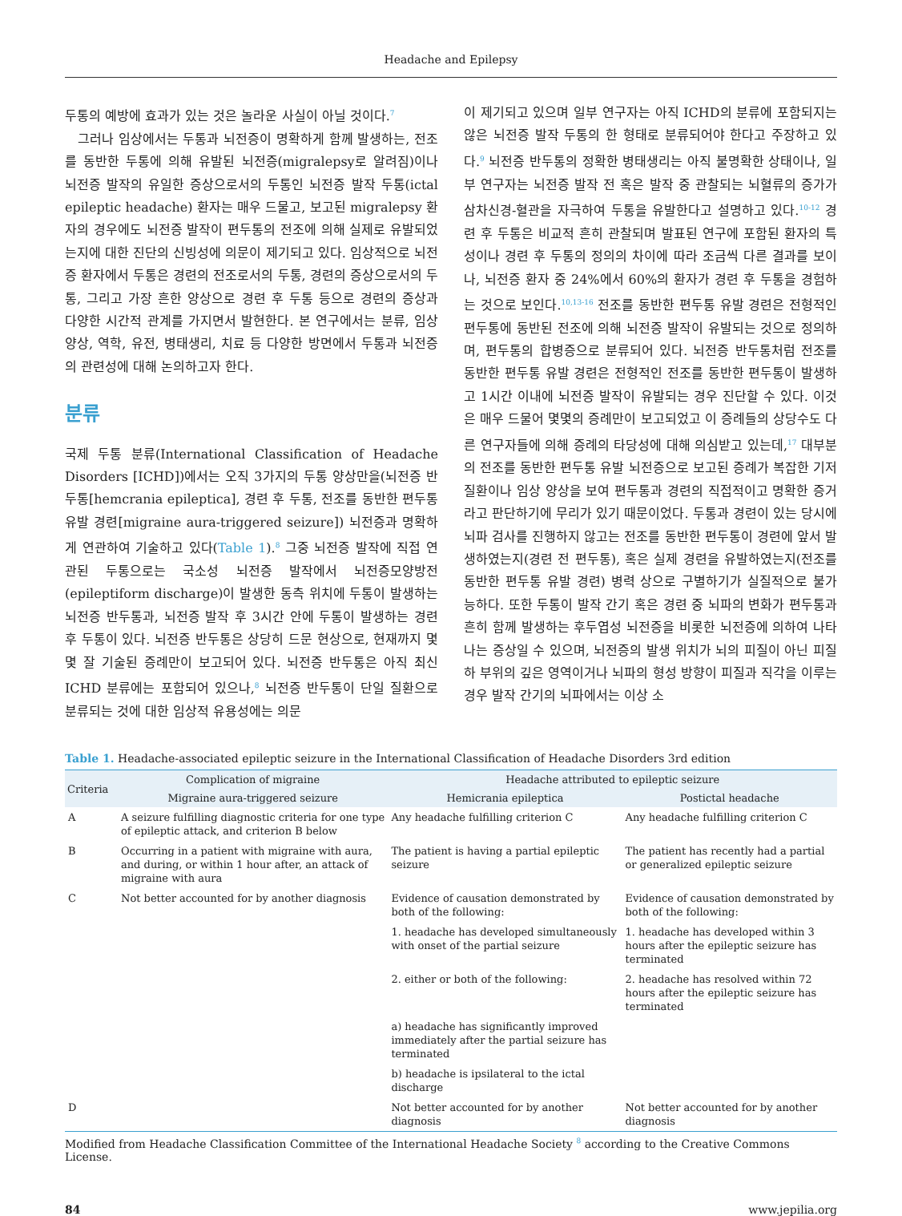Headache and Epilepsy
두통의 예방에 효과가 있는 것은 놀라운 사실이 아닐 것이다.<sup>7</sup>
그러나 임상에서는 두통과 뇌전증이 명확하게 함께 발생하는, 전조를 동반한 두통에 의해 유발된 뇌전증(migralepsy로 알려짐)이나 뇌전증 발작의 유일한 증상으로서의 두통인 뇌전증 발작 두통(ictal epileptic headache) 환자는 매우 드물고, 보고된 migralepsy 환자의 경우에도 뇌전증 발작이 편두통의 전조에 의해 실제로 유발되었는지에 대한 진단의 신빙성에 의문이 제기되고 있다. 임상적으로 뇌전증 환자에서 두통은 경련의 전조로서의 두통, 경련의 증상으로서의 두통, 그리고 가장 흔한 양상으로 경련 후 두통 등으로 경련의 증상과 다양한 시간적 관계를 가지면서 발현한다. 본 연구에서는 분류, 임상 양상, 역학, 유전, 병태생리, 치료 등 다양한 방면에서 두통과 뇌전증의 관련성에 대해 논의하고자 한다.
분류
국제 두통 분류(International Classification of Headache Disorders [ICHD])에서는 오직 3가지의 두통 양상만을(뇌전증 반두통[hemcrania epileptica], 경련 후 두통, 전조를 동반한 편두통 유발 경련[migraine aura-triggered seizure]) 뇌전증과 명확하게 연관하여 기술하고 있다(Table 1).<sup>8</sup> 그중 뇌전증 발작에 직접 연관된 두통으로는 국소성 뇌전증 발작에서 뇌전증모양방전(epileptiform discharge)이 발생한 동측 위치에 두통이 발생하는 뇌전증 반두통과, 뇌전증 발작 후 3시간 안에 두통이 발생하는 경련 후 두통이 있다. 뇌전증 반두통은 상당히 드문 현상으로, 현재까지 몇몇 잘 기술된 증례만이 보고되어 있다. 뇌전증 반두통은 아직 최신 ICHD 분류에는 포함되어 있으나,<sup>8</sup> 뇌전증 반두통이 단일 질환으로 분류되는 것에 대한 임상적 유용성에는 의문
이 제기되고 있으며 일부 연구자는 아직 ICHD의 분류에 포함되지는 않은 뇌전증 발작 두통의 한 형태로 분류되어야 한다고 주장하고 있다.<sup>9</sup> 뇌전증 반두통의 정확한 병태생리는 아직 불명확한 상태이나, 일부 연구자는 뇌전증 발작 전 혹은 발작 중 관찰되는 뇌혈류의 증가가 삼차신경-혈관을 자극하여 두통을 유발한다고 설명하고 있다.<sup>10-12</sup> 경련 후 두통은 비교적 흔히 관찰되며 발표된 연구에 포함된 환자의 특성이나 경련 후 두통의 정의의 차이에 따라 조금씩 다른 결과를 보이나, 뇌전증 환자 중 24%에서 60%의 환자가 경련 후 두통을 경험하는 것으로 보인다.<sup>10,13-16</sup> 전조를 동반한 편두통 유발 경련은 전형적인 편두통에 동반된 전조에 의해 뇌전증 발작이 유발되는 것으로 정의하며, 편두통의 합병증으로 분류되어 있다. 뇌전증 반두통처럼 전조를 동반한 편두통 유발 경련은 전형적인 전조를 동반한 편두통이 발생하고 1시간 이내에 뇌전증 발작이 유발되는 경우 진단할 수 있다. 이것은 매우 드물어 몇몇의 증례만이 보고되었고 이 증례들의 상당수도 다른 연구자들에 의해 증례의 타당성에 대해 의심받고 있는데,<sup>17</sup> 대부분의 전조를 동반한 편두통 유발 뇌전증으로 보고된 증례가 복잡한 기저질환이나 임상 양상을 보여 편두통과 경련의 직접적이고 명확한 증거라고 판단하기에 무리가 있기 때문이었다. 두통과 경련이 있는 당시에 뇌파 검사를 진행하지 않고는 전조를 동반한 편두통이 경련에 앞서 발생하였는지(경련 전 편두통), 혹은 실제 경련을 유발하였는지(전조를 동반한 편두통 유발 경련) 병력 상으로 구별하기가 실질적으로 불가능하다. 또한 두통이 발작 간기 혹은 경련 중 뇌파의 변화가 편두통과 흔히 함께 발생하는 후두엽성 뇌전증을 비롯한 뇌전증에 의하여 나타나는 증상일 수 있으며, 뇌전증의 발생 위치가 뇌의 피질이 아닌 피질하 부위의 깊은 영역이거나 뇌파의 형성 방향이 피질과 직각을 이루는 경우 발작 간기의 뇌파에서는 이상 소
Table 1. Headache-associated epileptic seizure in the International Classification of Headache Disorders 3rd edition
| Criteria | Complication of migraine | Headache attributed to epileptic seizure | |
| --- | --- | --- | --- |
| | Migraine aura-triggered seizure | Hemicrania epileptica | Postictal headache |
| A | A seizure fulfilling diagnostic criteria for one type of epileptic attack, and criterion B below | Any headache fulfilling criterion C | Any headache fulfilling criterion C |
| B | Occurring in a patient with migraine with aura, and during, or within 1 hour after, an attack of migraine with aura | The patient is having a partial epileptic seizure | The patient has recently had a partial or generalized epileptic seizure |
| C | Not better accounted for by another diagnosis | Evidence of causation demonstrated by both of the following: | Evidence of causation demonstrated by both of the following: |
| | | 1. headache has developed simultaneously with onset of the partial seizure | 1. headache has developed within 3 hours after the epileptic seizure has terminated |
| | | 2. either or both of the following: | 2. headache has resolved within 72 hours after the epileptic seizure has terminated |
| | | a) headache has significantly improved immediately after the partial seizure has terminated | |
| | | b) headache is ipsilateral to the ictal discharge | |
| D | | Not better accounted for by another diagnosis | Not better accounted for by another diagnosis |
Modified from Headache Classification Committee of the International Headache Society <sup>8</sup> according to the Creative Commons License.
84 www.jepilia.org